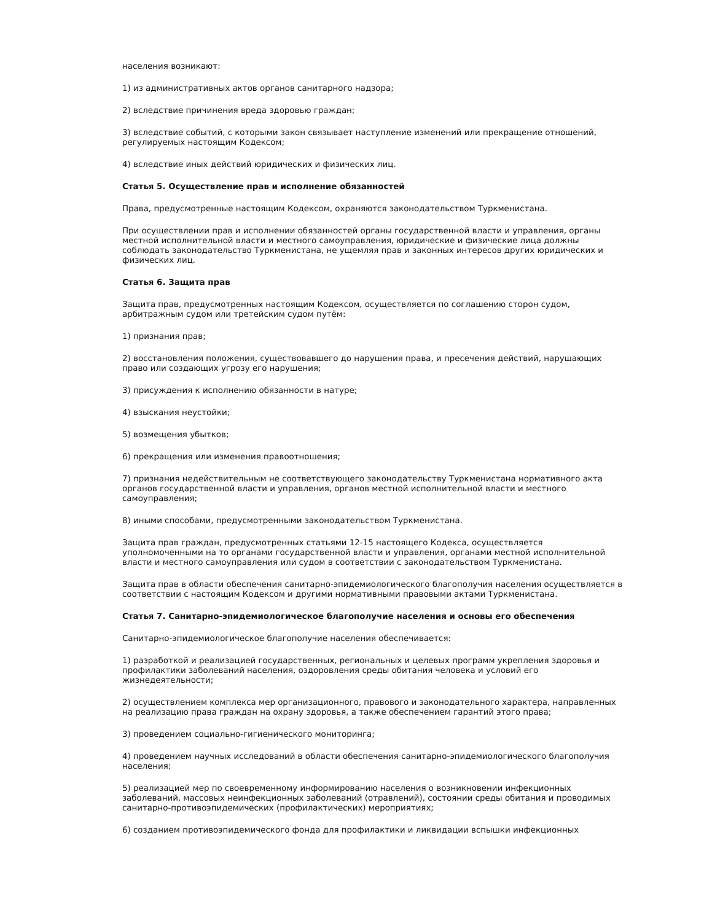населения возникают:
1) из административных актов органов санитарного надзора;
2) вследствие причинения вреда здоровью граждан;
3) вследствие событий, с которыми закон связывает наступление изменений или прекращение отношений, регулируемых настоящим Кодексом;
4) вследствие иных действий юридических и физических лиц.
Статья 5. Осуществление прав и исполнение обязанностей
Права, предусмотренные настоящим Кодексом, охраняются законодательством Туркменистана.
При осуществлении прав и исполнении обязанностей органы государственной власти и управления, органы местной исполнительной власти и местного самоуправления, юридические и физические лица должны соблюдать законодательство Туркменистана, не ущемляя прав и законных интересов других юридических и физических лиц.
Статья 6. Защита прав
Защита прав, предусмотренных настоящим Кодексом, осуществляется по соглашению сторон судом, арбитражным судом или третейским судом путём:
1) признания прав;
2) восстановления положения, существовавшего до нарушения права, и пресечения действий, нарушающих право или создающих угрозу его нарушения;
3) присуждения к исполнению обязанности в натуре;
4) взыскания неустойки;
5) возмещения убытков;
6) прекращения или изменения правоотношения;
7) признания недействительным не соответствующего законодательству Туркменистана нормативного акта органов государственной власти и управления, органов местной исполнительной власти и местного самоуправления;
8) иными способами, предусмотренными законодательством Туркменистана.
Защита прав граждан, предусмотренных статьями 12-15 настоящего Кодекса, осуществляется уполномоченными на то органами государственной власти и управления, органами местной исполнительной власти и местного самоуправления или судом в соответствии с законодательством Туркменистана.
Защита прав в области обеспечения санитарно-эпидемиологического благополучия населения осуществляется в соответствии с настоящим Кодексом и другими нормативными правовыми актами Туркменистана.
Статья 7. Санитарно-эпидемиологическое благополучие населения и основы его обеспечения
Санитарно-эпидемиологическое благополучие населения обеспечивается:
1) разработкой и реализацией государственных, региональных и целевых программ укрепления здоровья и профилактики заболеваний населения, оздоровления среды обитания человека и условий его жизнедеятельности;
2) осуществлением комплекса мер организационного, правового и законодательного характера, направленных на реализацию права граждан на охрану здоровья, а также обеспечением гарантий этого права;
3) проведением социально-гигиенического мониторинга;
4) проведением научных исследований в области обеспечения санитарно-эпидемиологического благополучия населения;
5) реализацией мер по своевременному информированию населения о возникновении инфекционных заболеваний, массовых неинфекционных заболеваний (отравлений), состоянии среды обитания и проводимых санитарно-противоэпидемических (профилактических) мероприятиях;
6) созданием противоэпидемического фонда для профилактики и ликвидации вспышки инфекционных